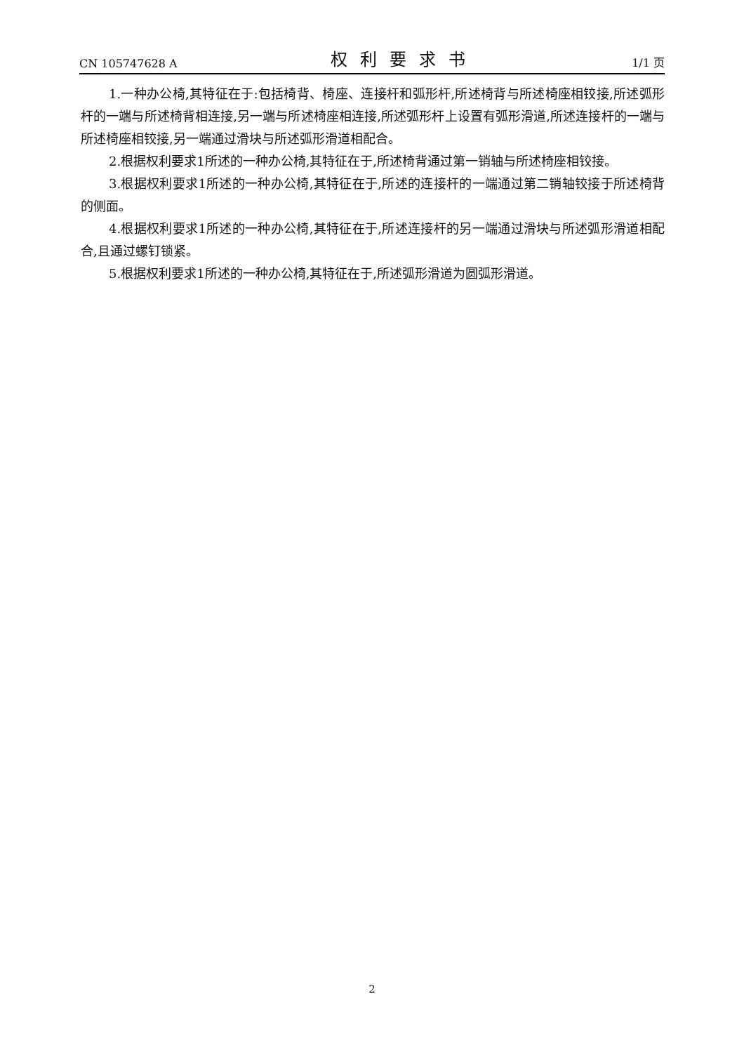CN 105747628 A 权利要求书 1/1 页
1.一种办公椅,其特征在于:包括椅背、椅座、连接杆和弧形杆,所述椅背与所述椅座相铰接,所述弧形杆的一端与所述椅背相连接,另一端与所述椅座相连接,所述弧形杆上设置有弧形滑道,所述连接杆的一端与所述椅座相铰接,另一端通过滑块与所述弧形滑道相配合。
2.根据权利要求1所述的一种办公椅,其特征在于,所述椅背通过第一销轴与所述椅座相铰接。
3.根据权利要求1所述的一种办公椅,其特征在于,所述的连接杆的一端通过第二销轴铰接于所述椅背的侧面。
4.根据权利要求1所述的一种办公椅,其特征在于,所述连接杆的另一端通过滑块与所述弧形滑道相配合,且通过螺钉锁紧。
5.根据权利要求1所述的一种办公椅,其特征在于,所述弧形滑道为圆弧形滑道。
2